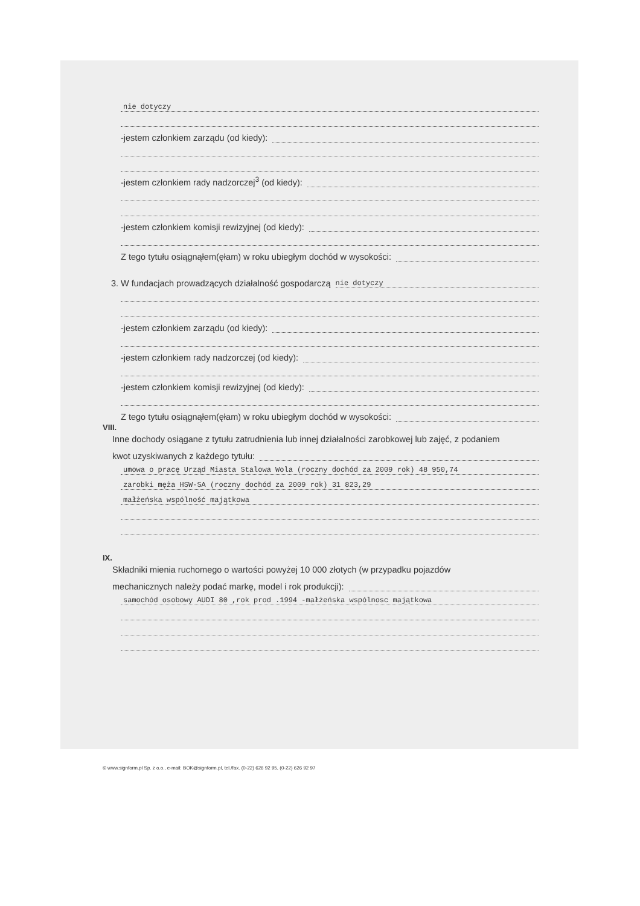nie dotyczy
-jestem członkiem zarządu (od kiedy):
-jestem członkiem rady nadzorczej<sup>3</sup> (od kiedy):
-jestem członkiem komisji rewizyjnej (od kiedy):
Z tego tytułu osiągnąłem(ęłam) w roku ubiegłym dochód w wysokości:
3. W fundacjach prowadzących działalność gospodarczą nie dotyczy
-jestem członkiem zarządu (od kiedy):
-jestem członkiem rady nadzorczej (od kiedy):
-jestem członkiem komisji rewizyjnej (od kiedy):
Z tego tytułu osiągnąłem(ęłam) w roku ubiegłym dochód w wysokości:
VIII.
Inne dochody osiągane z tytułu zatrudnienia lub innej działalności zarobkowej lub zajęć, z podaniem
kwot uzyskiwanych z każdego tytułu:
umowa o pracę Urząd Miasta Stalowa Wola (roczny dochód za 2009 rok) 48 950,74
zarobki męża HSW-SA (roczny dochód za 2009 rok) 31 823,29
małżeńska wspólność majątkowa
IX.
Składniki mienia ruchomego o wartości powyżej 10 000 złotych (w przypadku pojazdów
mechanicznych należy podać markę, model i rok produkcji):
samochód osobowy AUDI 80 ,rok prod .1994 -małżeńska wspólnosc majątkowa
© www.signform.pl Sp. z o.o., e-mail: BOK@signform.pl, tel./fax. (0-22) 626 92 95, (0-22) 626 92 97